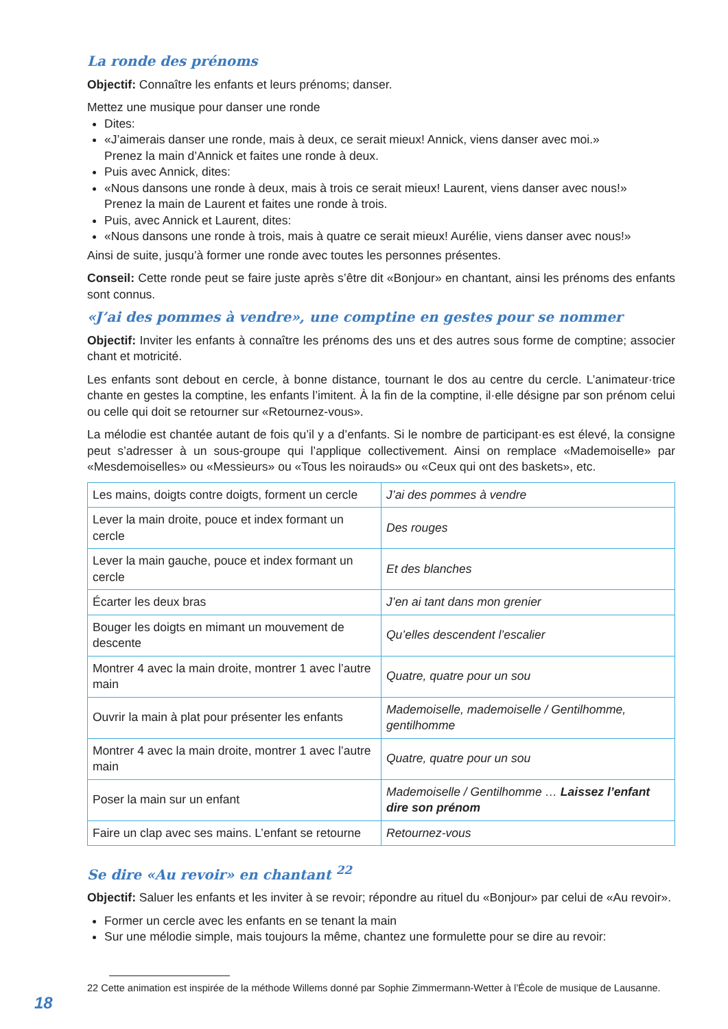La ronde des prénoms
Objectif: Connaître les enfants et leurs prénoms; danser.
Mettez une musique pour danser une ronde
Dites:
«J’aimerais danser une ronde, mais à deux, ce serait mieux! Annick, viens danser avec moi.»
Prenez la main d’Annick et faites une ronde à deux.
Puis avec Annick, dites:
«Nous dansons une ronde à deux, mais à trois ce serait mieux! Laurent, viens danser avec nous!»
Prenez la main de Laurent et faites une ronde à trois.
Puis, avec Annick et Laurent, dites:
«Nous dansons une ronde à trois, mais à quatre ce serait mieux! Aurélie, viens danser avec nous!»
Ainsi de suite, jusqu’à former une ronde avec toutes les personnes présentes.
Conseil: Cette ronde peut se faire juste après s’être dit «Bonjour» en chantant, ainsi les prénoms des enfants sont connus.
«J’ai des pommes à vendre», une comptine en gestes pour se nommer
Objectif: Inviter les enfants à connaître les prénoms des uns et des autres sous forme de comptine; associer chant et motricité.
Les enfants sont debout en cercle, à bonne distance, tournant le dos au centre du cercle. L’animateur·trice chante en gestes la comptine, les enfants l’imitent. À la fin de la comptine, il·elle désigne par son prénom celui ou celle qui doit se retourner sur «Retournez-vous».
La mélodie est chantée autant de fois qu’il y a d’enfants. Si le nombre de participant·es est élevé, la consigne peut s’adresser à un sous-groupe qui l’applique collectivement. Ainsi on remplace «Mademoiselle» par «Mesdemoiselles» ou «Messieurs» ou «Tous les noirauds» ou «Ceux qui ont des baskets», etc.
| Les mains, doigts contre doigts, forment un cercle | J’ai des pommes à vendre |
| Lever la main droite, pouce et index formant un cercle | Des rouges |
| Lever la main gauche, pouce et index formant un cercle | Et des blanches |
| Écarter les deux bras | J’en ai tant dans mon grenier |
| Bouger les doigts en mimant un mouvement de descente | Qu’elles descendent l’escalier |
| Montrer 4 avec la main droite, montrer 1 avec l’autre main | Quatre, quatre pour un sou |
| Ouvrir la main à plat pour présenter les enfants | Mademoiselle, mademoiselle / Gentilhomme, gentilhomme |
| Montrer 4 avec la main droite, montrer 1 avec l’autre main | Quatre, quatre pour un sou |
| Poser la main sur un enfant | Mademoiselle / Gentilhomme … Laissez l’enfant dire son prénom |
| Faire un clap avec ses mains. L’enfant se retourne | Retournez-vous |
Se dire «Au revoir» en chantant <sup>22</sup>
Objectif: Saluer les enfants et les inviter à se revoir; répondre au rituel du «Bonjour» par celui de «Au revoir».
Former un cercle avec les enfants en se tenant la main
Sur une mélodie simple, mais toujours la même, chantez une formulette pour se dire au revoir:
22 Cette animation est inspirée de la méthode Willems donné par Sophie Zimmermann-Wetter à l’École de musique de Lausanne.
18